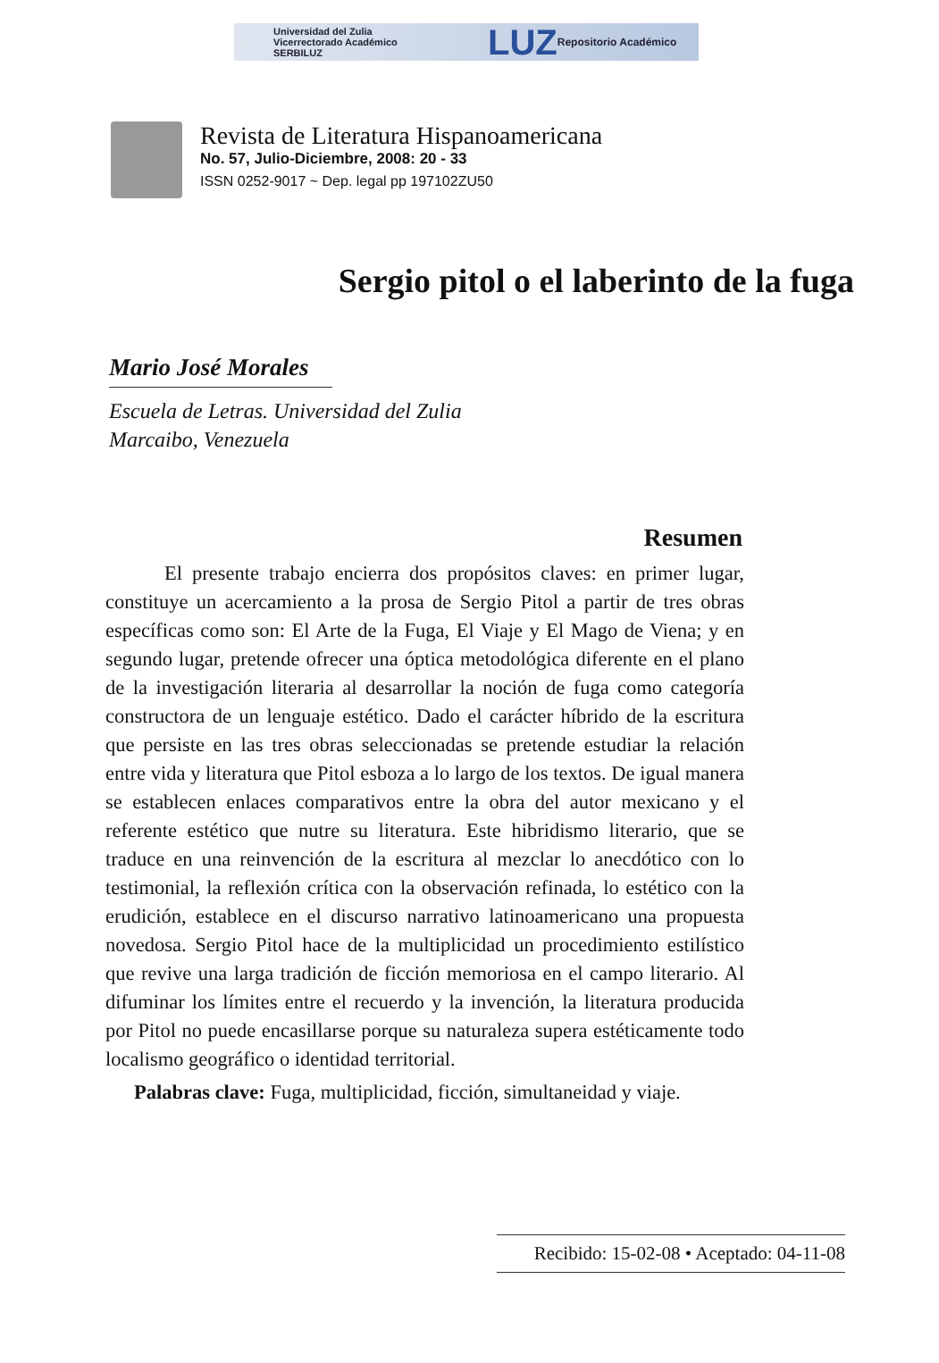Universidad del Zulia
Vicerrectorado Académico
SERBILUZ
LUZ
Repositorio Académico
Revista de Literatura Hispanoamericana
No. 57, Julio-Diciembre, 2008: 20 - 33
ISSN 0252-9017 ~ Dep. legal pp 197102ZU50
Sergio pitol o el laberinto de la fuga
Mario José Morales
Escuela de Letras. Universidad del Zulia
Marcaibo, Venezuela
Resumen
El presente trabajo encierra dos propósitos claves: en primer lugar, constituye un acercamiento a la prosa de Sergio Pitol a partir de tres obras específicas como son: El Arte de la Fuga, El Viaje y El Mago de Viena; y en segundo lugar, pretende ofrecer una óptica metodológica diferente en el plano de la investigación literaria al desarrollar la noción de fuga como categoría constructora de un lenguaje estético. Dado el carácter híbrido de la escritura que persiste en las tres obras seleccionadas se pretende estudiar la relación entre vida y literatura que Pitol esboza a lo largo de los textos. De igual manera se establecen enlaces comparativos entre la obra del autor mexicano y el referente estético que nutre su literatura. Este hibridismo literario, que se traduce en una reinvención de la escritura al mezclar lo anecdótico con lo testimonial, la reflexión crítica con la observación refinada, lo estético con la erudición, establece en el discurso narrativo latinoamericano una propuesta novedosa. Sergio Pitol hace de la multiplicidad un procedimiento estilístico que revive una larga tradición de ficción memoriosa en el campo literario. Al difuminar los límites entre el recuerdo y la invención, la literatura producida por Pitol no puede encasillarse porque su naturaleza supera estéticamente todo localismo geográfico o identidad territorial.
Palabras clave: Fuga, multiplicidad, ficción, simultaneidad y viaje.
Recibido: 15-02-08 • Aceptado: 04-11-08